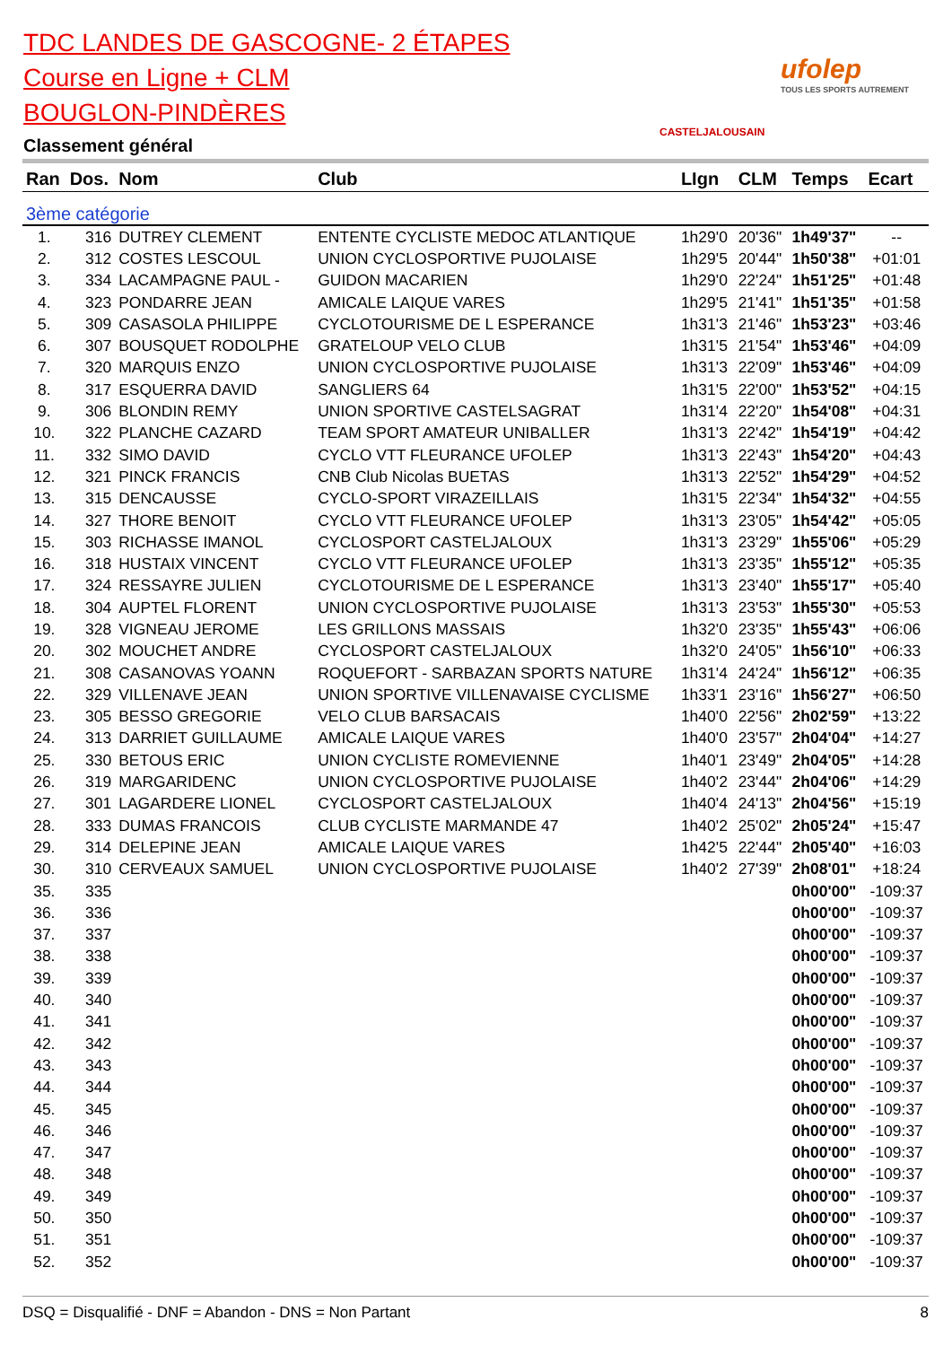TDC LANDES DE GASCOGNE- 2 ÉTAPES
Course en Ligne + CLM
BOUGLON-PINDÈRES
Classement général
CASTELJALOUSAIN
ufolep
TOUS LES SPORTS AUTREMENT
| Ran | Dos. | Nom | Club | LIgn | CLM | Temps | Ecart |
| --- | --- | --- | --- | --- | --- | --- | --- |
| 3ème catégorie | | | | | | | |
| 1. | 316 | DUTREY CLEMENT | ENTENTE CYCLISTE MEDOC ATLANTIQUE | 1h29'0 | 20'36" | 1h49'37" | -- |
| 2. | 312 | COSTES LESCOUL | UNION CYCLOSPORTIVE PUJOLAISE | 1h29'5 | 20'44" | 1h50'38" | +01:01 |
| 3. | 334 | LACAMPAGNE PAUL - | GUIDON MACARIEN | 1h29'0 | 22'24" | 1h51'25" | +01:48 |
| 4. | 323 | PONDARRE JEAN | AMICALE LAIQUE VARES | 1h29'5 | 21'41" | 1h51'35" | +01:58 |
| 5. | 309 | CASASOLA PHILIPPE | CYCLOTOURISME DE L ESPERANCE | 1h31'3 | 21'46" | 1h53'23" | +03:46 |
| 6. | 307 | BOUSQUET RODOLPHE | GRATELOUP VELO CLUB | 1h31'5 | 21'54" | 1h53'46" | +04:09 |
| 7. | 320 | MARQUIS ENZO | UNION CYCLOSPORTIVE PUJOLAISE | 1h31'3 | 22'09" | 1h53'46" | +04:09 |
| 8. | 317 | ESQUERRA DAVID | SANGLIERS 64 | 1h31'5 | 22'00" | 1h53'52" | +04:15 |
| 9. | 306 | BLONDIN REMY | UNION SPORTIVE CASTELSAGRAT | 1h31'4 | 22'20" | 1h54'08" | +04:31 |
| 10. | 322 | PLANCHE CAZARD | TEAM SPORT AMATEUR UNIBALLER | 1h31'3 | 22'42" | 1h54'19" | +04:42 |
| 11. | 332 | SIMO DAVID | CYCLO VTT FLEURANCE UFOLEP | 1h31'3 | 22'43" | 1h54'20" | +04:43 |
| 12. | 321 | PINCK FRANCIS | CNB Club Nicolas BUETAS | 1h31'3 | 22'52" | 1h54'29" | +04:52 |
| 13. | 315 | DENCAUSSE | CYCLO-SPORT VIRAZEILLAIS | 1h31'5 | 22'34" | 1h54'32" | +04:55 |
| 14. | 327 | THORE BENOIT | CYCLO VTT FLEURANCE UFOLEP | 1h31'3 | 23'05" | 1h54'42" | +05:05 |
| 15. | 303 | RICHASSE IMANOL | CYCLOSPORT CASTELJALOUX | 1h31'3 | 23'29" | 1h55'06" | +05:29 |
| 16. | 318 | HUSTAIX VINCENT | CYCLO VTT FLEURANCE UFOLEP | 1h31'3 | 23'35" | 1h55'12" | +05:35 |
| 17. | 324 | RESSAYRE JULIEN | CYCLOTOURISME DE L ESPERANCE | 1h31'3 | 23'40" | 1h55'17" | +05:40 |
| 18. | 304 | AUPTEL FLORENT | UNION CYCLOSPORTIVE PUJOLAISE | 1h31'3 | 23'53" | 1h55'30" | +05:53 |
| 19. | 328 | VIGNEAU JEROME | LES GRILLONS MASSAIS | 1h32'0 | 23'35" | 1h55'43" | +06:06 |
| 20. | 302 | MOUCHET ANDRE | CYCLOSPORT CASTELJALOUX | 1h32'0 | 24'05" | 1h56'10" | +06:33 |
| 21. | 308 | CASANOVAS YOANN | ROQUEFORT - SARBAZAN SPORTS NATURE | 1h31'4 | 24'24" | 1h56'12" | +06:35 |
| 22. | 329 | VILLENAVE JEAN | UNION SPORTIVE VILLENAVAISE CYCLISME | 1h33'1 | 23'16" | 1h56'27" | +06:50 |
| 23. | 305 | BESSO GREGORIE | VELO CLUB BARSACAIS | 1h40'0 | 22'56" | 2h02'59" | +13:22 |
| 24. | 313 | DARRIET GUILLAUME | AMICALE LAIQUE VARES | 1h40'0 | 23'57" | 2h04'04" | +14:27 |
| 25. | 330 | BETOUS ERIC | UNION CYCLISTE ROMEVIENNE | 1h40'1 | 23'49" | 2h04'05" | +14:28 |
| 26. | 319 | MARGARIDENC | UNION CYCLOSPORTIVE PUJOLAISE | 1h40'2 | 23'44" | 2h04'06" | +14:29 |
| 27. | 301 | LAGARDERE LIONEL | CYCLOSPORT CASTELJALOUX | 1h40'4 | 24'13" | 2h04'56" | +15:19 |
| 28. | 333 | DUMAS FRANCOIS | CLUB CYCLISTE MARMANDE 47 | 1h40'2 | 25'02" | 2h05'24" | +15:47 |
| 29. | 314 | DELEPINE JEAN | AMICALE LAIQUE VARES | 1h42'5 | 22'44" | 2h05'40" | +16:03 |
| 30. | 310 | CERVEAUX SAMUEL | UNION CYCLOSPORTIVE PUJOLAISE | 1h40'2 | 27'39" | 2h08'01" | +18:24 |
| 35. | 335 | | | | | 0h00'00" | -109:37 |
| 36. | 336 | | | | | 0h00'00" | -109:37 |
| 37. | 337 | | | | | 0h00'00" | -109:37 |
| 38. | 338 | | | | | 0h00'00" | -109:37 |
| 39. | 339 | | | | | 0h00'00" | -109:37 |
| 40. | 340 | | | | | 0h00'00" | -109:37 |
| 41. | 341 | | | | | 0h00'00" | -109:37 |
| 42. | 342 | | | | | 0h00'00" | -109:37 |
| 43. | 343 | | | | | 0h00'00" | -109:37 |
| 44. | 344 | | | | | 0h00'00" | -109:37 |
| 45. | 345 | | | | | 0h00'00" | -109:37 |
| 46. | 346 | | | | | 0h00'00" | -109:37 |
| 47. | 347 | | | | | 0h00'00" | -109:37 |
| 48. | 348 | | | | | 0h00'00" | -109:37 |
| 49. | 349 | | | | | 0h00'00" | -109:37 |
| 50. | 350 | | | | | 0h00'00" | -109:37 |
| 51. | 351 | | | | | 0h00'00" | -109:37 |
| 52. | 352 | | | | | 0h00'00" | -109:37 |
DSQ = Disqualifié - DNF = Abandon - DNS = Non Partant 8